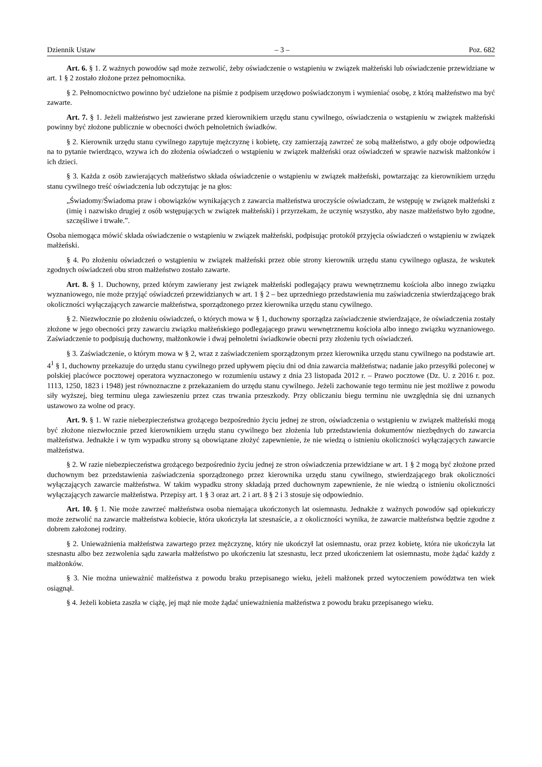Dziennik Ustaw – 3 – Poz. 682
Art. 6. § 1. Z ważnych powodów sąd może zezwolić, żeby oświadczenie o wstąpieniu w związek małżeński lub oświadczenie przewidziane w art. 1 § 2 zostało złożone przez pełnomocnika.
§ 2. Pełnomocnictwo powinno być udzielone na piśmie z podpisem urzędowo poświadczonym i wymieniać osobę, z którą małżeństwo ma być zawarte.
Art. 7. § 1. Jeżeli małżeństwo jest zawierane przed kierownikiem urzędu stanu cywilnego, oświadczenia o wstąpieniu w związek małżeński powinny być złożone publicznie w obecności dwóch pełnoletnich świadków.
§ 2. Kierownik urzędu stanu cywilnego zapytuje mężczyznę i kobietę, czy zamierzają zawrzeć ze sobą małżeństwo, a gdy oboje odpowiedzą na to pytanie twierdząco, wzywa ich do złożenia oświadczeń o wstąpieniu w związek małżeński oraz oświadczeń w sprawie nazwisk małżonków i ich dzieci.
§ 3. Każda z osób zawierających małżeństwo składa oświadczenie o wstąpieniu w związek małżeński, powtarzając za kierownikiem urzędu stanu cywilnego treść oświadczenia lub odczytując je na głos:
„Świadomy/Świadoma praw i obowiązków wynikających z zawarcia małżeństwa uroczyście oświadczam, że wstępuję w związek małżeński z (imię i nazwisko drugiej z osób wstępujących w związek małżeński) i przyrzekam, że uczynię wszystko, aby nasze małżeństwo było zgodne, szczęśliwe i trwałe.”.
Osoba niemogąca mówić składa oświadczenie o wstąpieniu w związek małżeński, podpisując protokół przyjęcia oświadczeń o wstąpieniu w związek małżeński.
§ 4. Po złożeniu oświadczeń o wstąpieniu w związek małżeński przez obie strony kierownik urzędu stanu cywilnego ogłasza, że wskutek zgodnych oświadczeń obu stron małżeństwo zostało zawarte.
Art. 8. § 1. Duchowny, przed którym zawierany jest związek małżeński podlegający prawu wewnętrznemu kościoła albo innego związku wyznaniowego, nie może przyjąć oświadczeń przewidzianych w art. 1 § 2 – bez uprzedniego przedstawienia mu zaświadczenia stwierdzającego brak okoliczności wyłączających zawarcie małżeństwa, sporządzonego przez kierownika urzędu stanu cywilnego.
§ 2. Niezwłocznie po złożeniu oświadczeń, o których mowa w § 1, duchowny sporządza zaświadczenie stwierdzające, że oświadczenia zostały złożone w jego obecności przy zawarciu związku małżeńskiego podlegającego prawu wewnętrznemu kościoła albo innego związku wyznaniowego. Zaświadczenie to podpisują duchowny, małżonkowie i dwaj pełnoletni świadkowie obecni przy złożeniu tych oświadczeń.
§ 3. Zaświadczenie, o którym mowa w § 2, wraz z zaświadczeniem sporządzonym przez kierownika urzędu stanu cywilnego na podstawie art. 4<sup>1</sup> § 1, duchowny przekazuje do urzędu stanu cywilnego przed upływem pięciu dni od dnia zawarcia małżeństwa; nadanie jako przesyłki poleconej w polskiej placówce pocztowej operatora wyznaczonego w rozumieniu ustawy z dnia 23 listopada 2012 r. – Prawo pocztowe (Dz. U. z 2016 r. poz. 1113, 1250, 1823 i 1948) jest równoznaczne z przekazaniem do urzędu stanu cywilnego. Jeżeli zachowanie tego terminu nie jest możliwe z powodu siły wyższej, bieg terminu ulega zawieszeniu przez czas trwania przeszkody. Przy obliczaniu biegu terminu nie uwzględnia się dni uznanych ustawowo za wolne od pracy.
Art. 9. § 1. W razie niebezpieczeństwa grożącego bezpośrednio życiu jednej ze stron, oświadczenia o wstąpieniu w związek małżeński mogą być złożone niezwłocznie przed kierownikiem urzędu stanu cywilnego bez złożenia lub przedstawienia dokumentów niezbędnych do zawarcia małżeństwa. Jednakże i w tym wypadku strony są obowiązane złożyć zapewnienie, że nie wiedzą o istnieniu okoliczności wyłączających zawarcie małżeństwa.
§ 2. W razie niebezpieczeństwa grożącego bezpośrednio życiu jednej ze stron oświadczenia przewidziane w art. 1 § 2 mogą być złożone przed duchownym bez przedstawienia zaświadczenia sporządzonego przez kierownika urzędu stanu cywilnego, stwierdzającego brak okoliczności wyłączających zawarcie małżeństwa. W takim wypadku strony składają przed duchownym zapewnienie, że nie wiedzą o istnieniu okoliczności wyłączających zawarcie małżeństwa. Przepisy art. 1 § 3 oraz art. 2 i art. 8 § 2 i 3 stosuje się odpowiednio.
Art. 10. § 1. Nie może zawrzeć małżeństwa osoba niemająca ukończonych lat osiemnastu. Jednakże z ważnych powodów sąd opiekuńczy może zezwolić na zawarcie małżeństwa kobiecie, która ukończyła lat szesnaście, a z okoliczności wynika, że zawarcie małżeństwa będzie zgodne z dobrem założonej rodziny.
§ 2. Unieważnienia małżeństwa zawartego przez mężczyznę, który nie ukończył lat osiemnastu, oraz przez kobietę, która nie ukończyła lat szesnastu albo bez zezwolenia sądu zawarła małżeństwo po ukończeniu lat szesnastu, lecz przed ukończeniem lat osiemnastu, może żądać każdy z małżonków.
§ 3. Nie można unieważnić małżeństwa z powodu braku przepisanego wieku, jeżeli małżonek przed wytoczeniem powództwa ten wiek osiągnął.
§ 4. Jeżeli kobieta zaszła w ciążę, jej mąż nie może żądać unieważnienia małżeństwa z powodu braku przepisanego wieku.